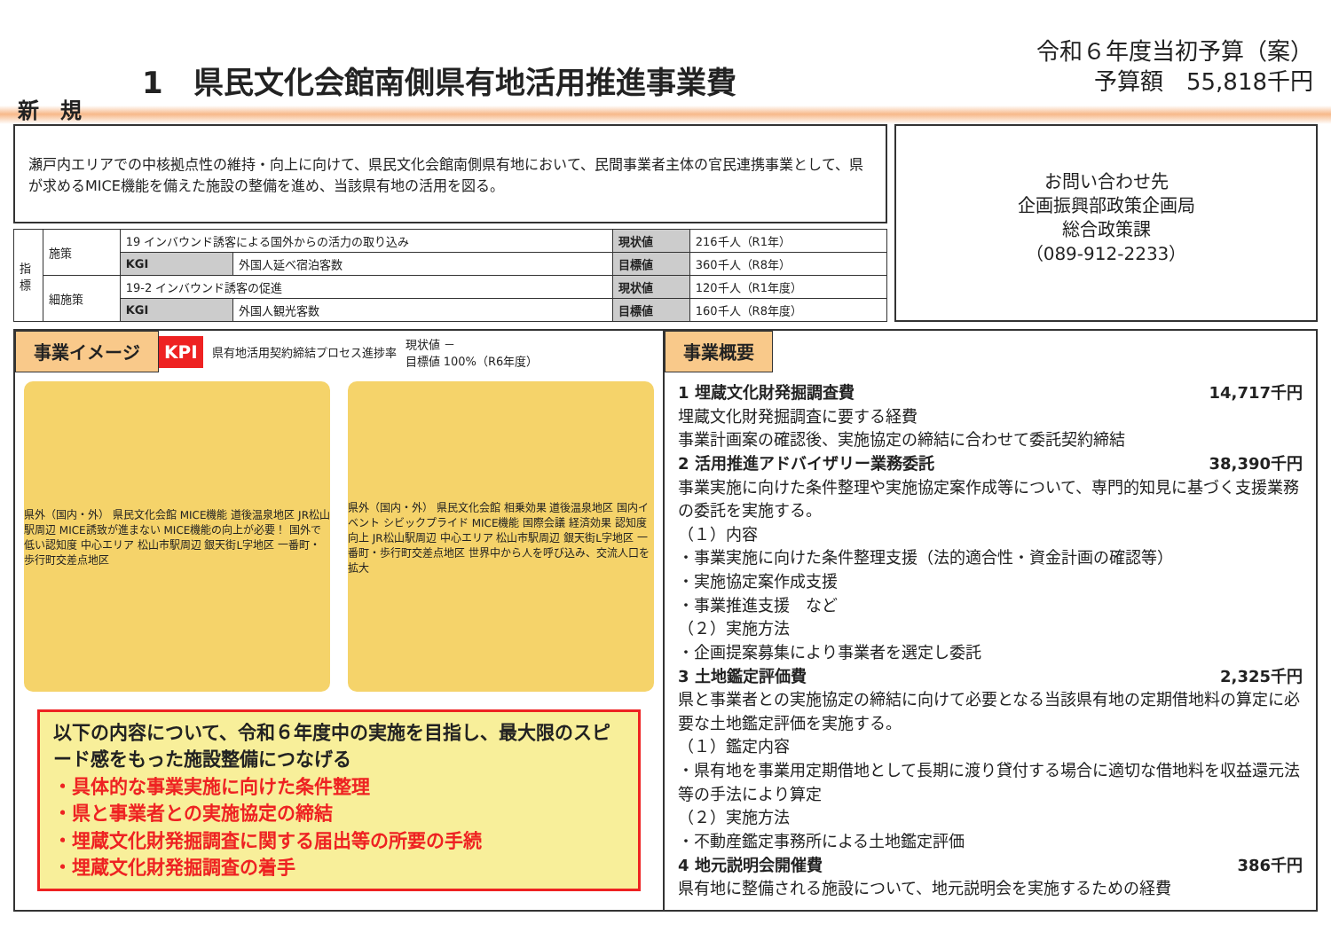新　規
1　県民文化会館南側県有地活用推進事業費
令和６年度当初予算（案）
予算額　55,818千円
瀬戸内エリアでの中核拠点性の維持・向上に向けて、県民文化会館南側県有地において、民間事業者主体の官民連携事業として、県が求めるMICE機能を備えた施設の整備を進め、当該県有地の活用を図る。
| 指標 | 施策 | 19 インバウンド誘客による国外からの活力の取り込み | | 現状値 | 216千人（R1年） |
| | | KGI | 外国人延べ宿泊客数 | 目標値 | 360千人（R8年） |
| | 細施策 | 19-2 インバウンド誘客の促進 | | 現状値 | 120千人（R1年度） |
| | | KGI | 外国人観光客数 | 目標値 | 160千人（R8年度） |
お問い合わせ先
企画振興部政策企画局
総合政策課
（089-912-2233）
事業イメージ KPI 県有地活用契約締結プロセス進捗率 現状値 －
目標値 100%（R6年度）
県外（国内・外） 県民文化会館 MICE機能 道後温泉地区 JR松山駅周辺 MICE誘致が進まない MICE機能の向上が必要！ 国外で低い認知度 中心エリア 松山市駅周辺 銀天街L字地区 一番町・歩行町交差点地区
県外（国内・外） 県民文化会館 相乗効果 道後温泉地区 国内イベント シビックプライド MICE機能 国際会議 経済効果 認知度向上 JR松山駅周辺 中心エリア 松山市駅周辺 銀天街L字地区 一番町・歩行町交差点地区 世界中から人を呼び込み、交流人口を拡大
以下の内容について、令和６年度中の実施を目指し、最大限のスピード感をもった施設整備につなげる
・具体的な事業実施に向けた条件整理
・県と事業者との実施協定の締結
・埋蔵文化財発掘調査に関する届出等の所要の手続
・埋蔵文化財発掘調査の着手
事業概要
1 埋蔵文化財発掘調査費 14,717千円
埋蔵文化財発掘調査に要する経費
事業計画案の確認後、実施協定の締結に合わせて委託契約締結
2 活用推進アドバイザリー業務委託 38,390千円
事業実施に向けた条件整理や実施協定案作成等について、専門的知見に基づく支援業務の委託を実施する。
（１）内容
・事業実施に向けた条件整理支援（法的適合性・資金計画の確認等）
・実施協定案作成支援
・事業推進支援　など
（２）実施方法
・企画提案募集により事業者を選定し委託
3 土地鑑定評価費 2,325千円
県と事業者との実施協定の締結に向けて必要となる当該県有地の定期借地料の算定に必要な土地鑑定評価を実施する。
（１）鑑定内容
・県有地を事業用定期借地として長期に渡り貸付する場合に適切な借地料を収益還元法等の手法により算定
（２）実施方法
・不動産鑑定事務所による土地鑑定評価
4 地元説明会開催費 386千円
県有地に整備される施設について、地元説明会を実施するための経費